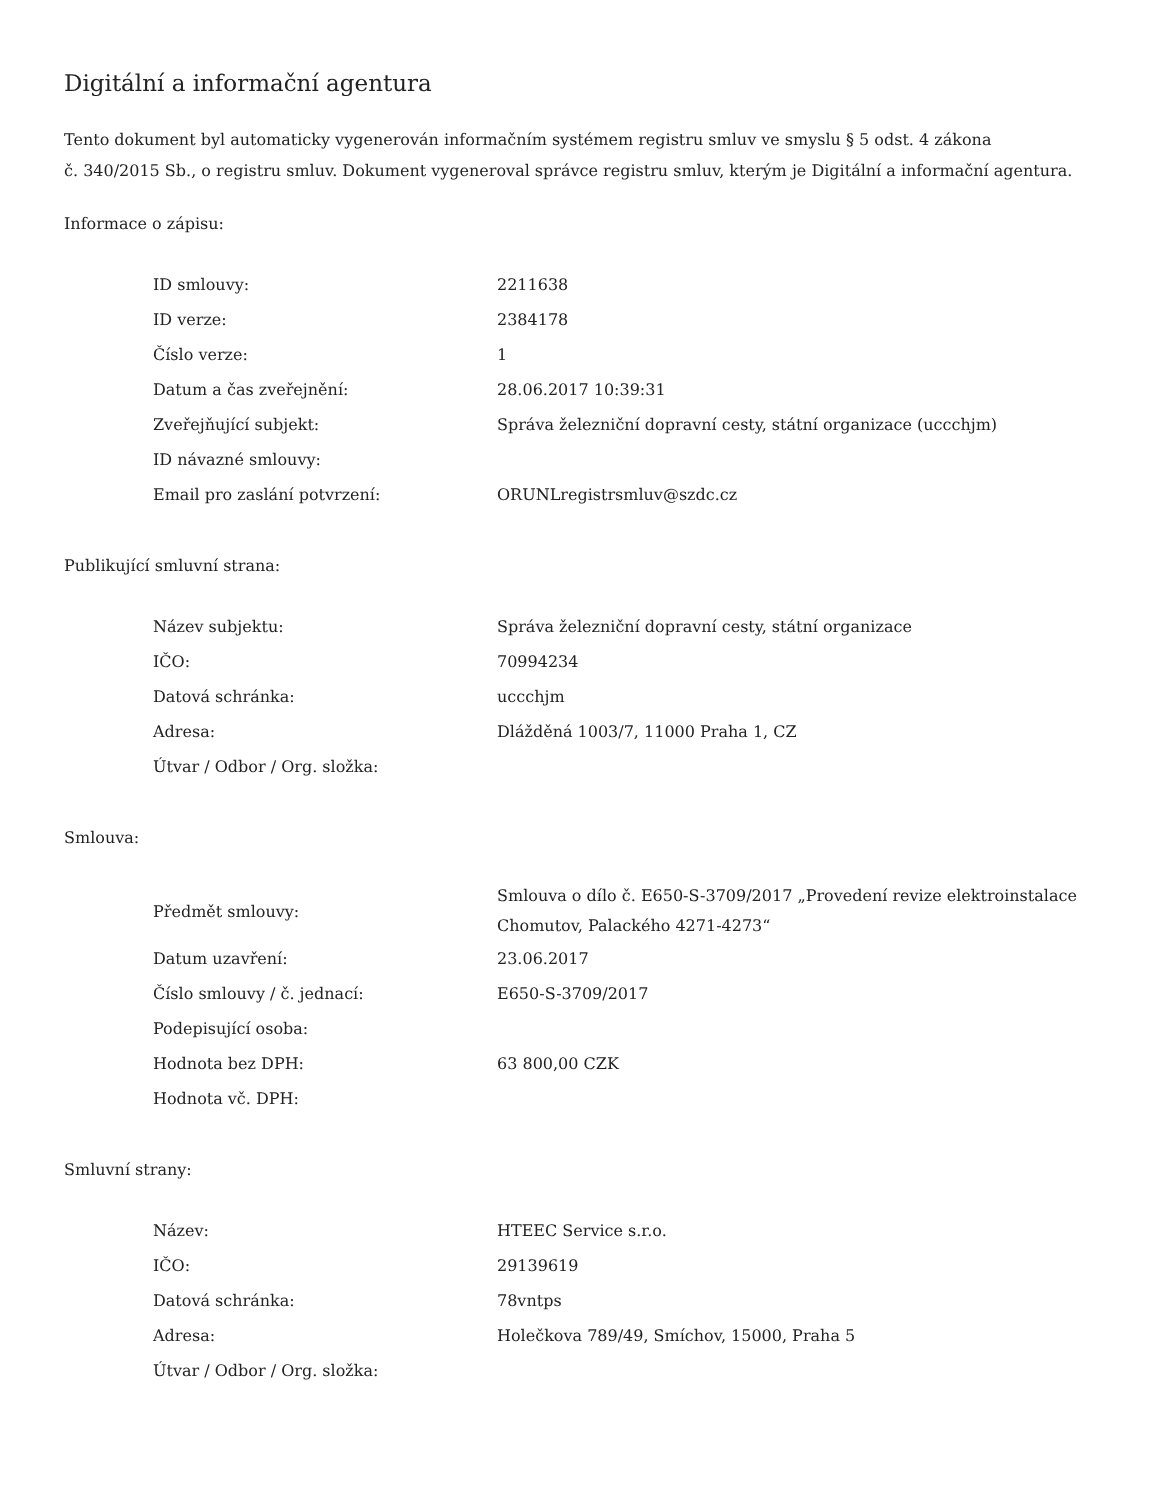Digitální a informační agentura
Tento dokument byl automaticky vygenerován informačním systémem registru smluv ve smyslu § 5 odst. 4 zákona
č. 340/2015 Sb., o registru smluv. Dokument vygeneroval správce registru smluv, kterým je Digitální a informační agentura.
Informace o zápisu:
| ID smlouvy: | 2211638 |
| ID verze: | 2384178 |
| Číslo verze: | 1 |
| Datum a čas zveřejnění: | 28.06.2017 10:39:31 |
| Zveřejňující subjekt: | Správa železniční dopravní cesty, státní organizace (uccchjm) |
| ID návazné smlouvy: | |
| Email pro zaslání potvrzení: | ORUNLregistrsmluv@szdc.cz |
Publikující smluvní strana:
| Název subjektu: | Správa železniční dopravní cesty, státní organizace |
| IČO: | 70994234 |
| Datová schránka: | uccchjm |
| Adresa: | Dlážděná 1003/7, 11000 Praha 1, CZ |
| Útvar / Odbor / Org. složka: | |
Smlouva:
| Předmět smlouvy: | Smlouva o dílo č. E650-S-3709/2017 „Provedení revize elektroinstalace Chomutov, Palackého 4271-4273“ |
| Datum uzavření: | 23.06.2017 |
| Číslo smlouvy / č. jednací: | E650-S-3709/2017 |
| Podepisující osoba: | |
| Hodnota bez DPH: | 63 800,00 CZK |
| Hodnota vč. DPH: | |
Smluvní strany:
| Název: | HTEEC Service s.r.o. |
| IČO: | 29139619 |
| Datová schránka: | 78vntps |
| Adresa: | Holečkova 789/49, Smíchov, 15000, Praha 5 |
| Útvar / Odbor / Org. složka: | |